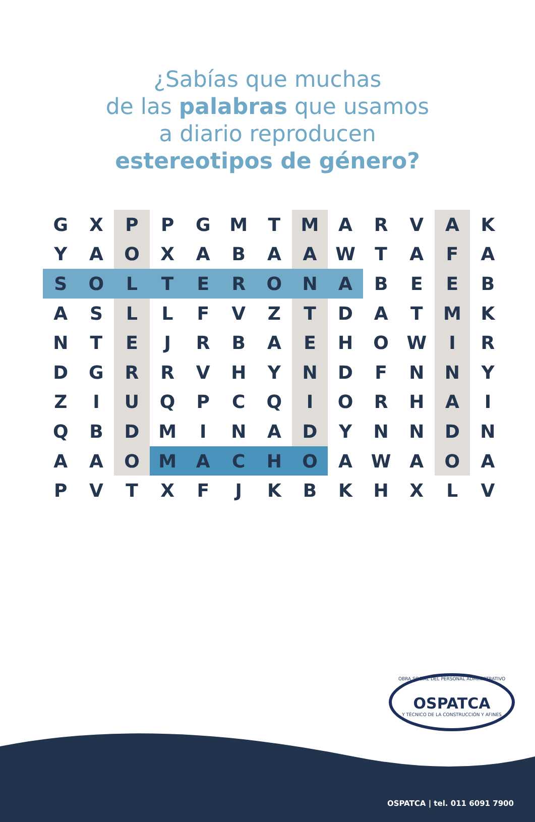¿Sabías que muchas
de las palabras que usamos
a diario reproducen
estereotipos de género?
| G | X | P | P | G | M | T | M | A | R | V | A | K |
| Y | A | O | X | A | B | A | A | W | T | A | F | A |
| S | O | L | T | E | R | O | N | A | B | E | E | B |
| A | S | L | L | F | V | Z | T | D | A | T | M | K |
| N | T | E | J | R | B | A | E | H | O | W | I | R |
| D | G | R | R | V | H | Y | N | D | F | N | N | Y |
| Z | I | U | Q | P | C | Q | I | O | R | H | A | I |
| Q | B | D | M | I | N | A | D | Y | N | N | D | N |
| A | A | O | M | A | C | H | O | A | W | A | O | A |
| P | V | T | X | F | J | K | B | K | H | X | L | V |
OBRA SOCIAL DEL PERSONAL ADMINISTRATIVO
OSPATCA
Y TÉCNICO DE LA CONSTRUCCIÓN Y AFINES
OSPATCA | tel. 011 6091 7900